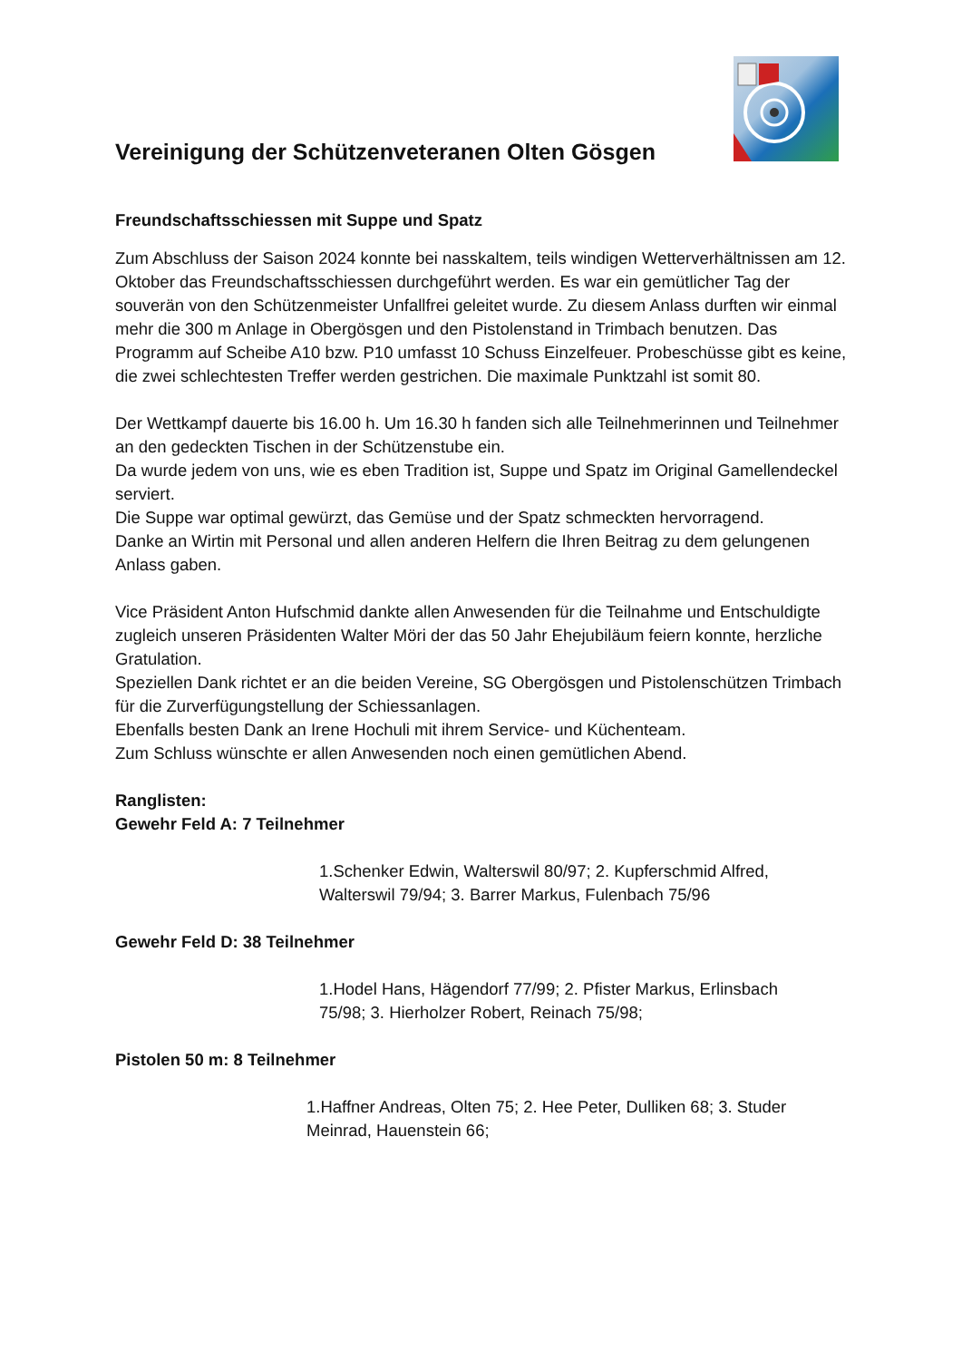Vereinigung der Schützenveteranen Olten Gösgen
Freundschaftsschiessen mit Suppe und Spatz
Zum Abschluss der Saison 2024 konnte bei nasskaltem, teils windigen Wetterverhältnissen am 12. Oktober das Freundschaftsschiessen durchgeführt werden. Es war ein gemütlicher Tag der souverän von den Schützenmeister Unfallfrei geleitet wurde. Zu diesem Anlass durften wir einmal mehr die 300 m Anlage in Obergösgen und den Pistolenstand in Trimbach benutzen. Das Programm auf Scheibe A10 bzw. P10 umfasst 10 Schuss Einzelfeuer. Probeschüsse gibt es keine, die zwei schlechtesten Treffer werden gestrichen. Die maximale Punktzahl ist somit 80.
Der Wettkampf dauerte bis 16.00 h. Um 16.30 h fanden sich alle Teilnehmerinnen und Teilnehmer an den gedeckten Tischen in der Schützenstube ein.
Da wurde jedem von uns, wie es eben Tradition ist, Suppe und Spatz im Original Gamellendeckel serviert.
Die Suppe war optimal gewürzt, das Gemüse und der Spatz schmeckten hervorragend.
Danke an Wirtin mit Personal und allen anderen Helfern die Ihren Beitrag zu dem gelungenen Anlass gaben.
Vice Präsident Anton Hufschmid dankte allen Anwesenden für die Teilnahme und Entschuldigte zugleich unseren Präsidenten Walter Möri der das 50 Jahr Ehejubiläum feiern konnte, herzliche Gratulation.
Speziellen Dank richtet er an die beiden Vereine, SG Obergösgen und Pistolenschützen Trimbach für die Zurverfügungstellung der Schiessanlagen.
Ebenfalls besten Dank an Irene Hochuli mit ihrem Service- und Küchenteam.
Zum Schluss wünschte er allen Anwesenden noch einen gemütlichen Abend.
Ranglisten:
Gewehr Feld A: 7 Teilnehmer
1.Schenker Edwin, Walterswil 80/97; 2. Kupferschmid Alfred, Walterswil 79/94; 3. Barrer Markus, Fulenbach 75/96
Gewehr Feld D: 38 Teilnehmer
1.Hodel Hans, Hägendorf 77/99; 2. Pfister Markus, Erlinsbach 75/98; 3. Hierholzer Robert, Reinach 75/98;
Pistolen 50 m: 8 Teilnehmer
1.Haffner Andreas, Olten 75; 2. Hee Peter, Dulliken 68; 3. Studer Meinrad, Hauenstein 66;